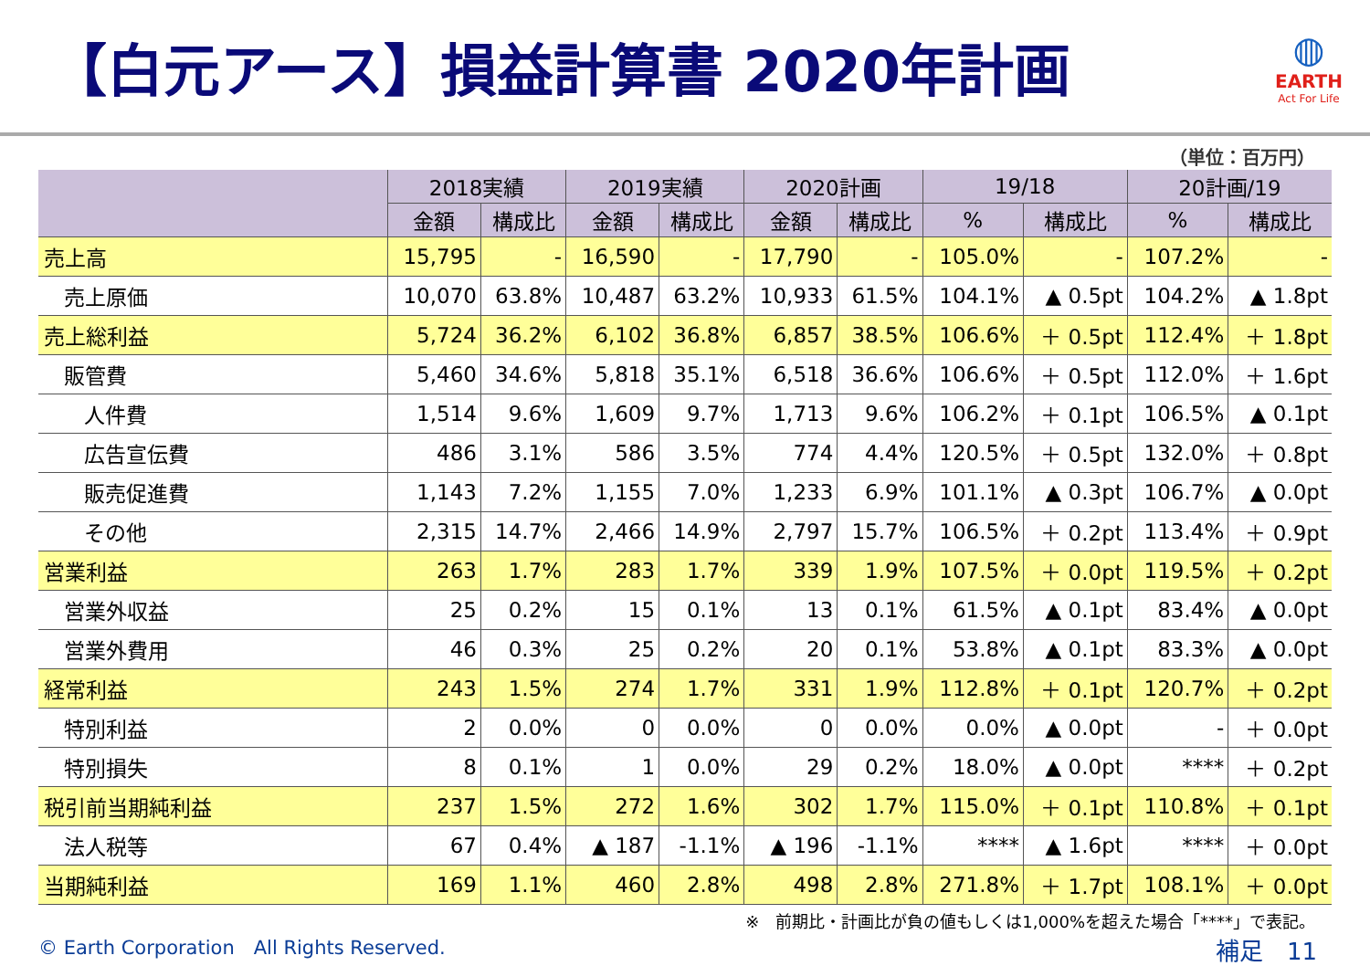【白元アース】損益計算書 2020年計画
◍
EARTH
Act For Life
（単位：百万円）
| | 2018実績 | | 2019実績 | | 2020計画 | | 19/18 | | 20計画/19 | |
| --- | --- | --- | --- | --- | --- | --- | --- | --- | --- | --- |
| | 金額 | 構成比 | 金額 | 構成比 | 金額 | 構成比 | % | 構成比 | % | 構成比 |
| 売上高 | 15,795 | - | 16,590 | - | 17,790 | - | 105.0% | - | 107.2% | - |
| 売上原価 | 10,070 | 63.8% | 10,487 | 63.2% | 10,933 | 61.5% | 104.1% | ▲ 0.5pt | 104.2% | ▲ 1.8pt |
| 売上総利益 | 5,724 | 36.2% | 6,102 | 36.8% | 6,857 | 38.5% | 106.6% | ＋ 0.5pt | 112.4% | ＋ 1.8pt |
| 販管費 | 5,460 | 34.6% | 5,818 | 35.1% | 6,518 | 36.6% | 106.6% | ＋ 0.5pt | 112.0% | ＋ 1.6pt |
| 人件費 | 1,514 | 9.6% | 1,609 | 9.7% | 1,713 | 9.6% | 106.2% | ＋ 0.1pt | 106.5% | ▲ 0.1pt |
| 広告宣伝費 | 486 | 3.1% | 586 | 3.5% | 774 | 4.4% | 120.5% | ＋ 0.5pt | 132.0% | ＋ 0.8pt |
| 販売促進費 | 1,143 | 7.2% | 1,155 | 7.0% | 1,233 | 6.9% | 101.1% | ▲ 0.3pt | 106.7% | ▲ 0.0pt |
| その他 | 2,315 | 14.7% | 2,466 | 14.9% | 2,797 | 15.7% | 106.5% | ＋ 0.2pt | 113.4% | ＋ 0.9pt |
| 営業利益 | 263 | 1.7% | 283 | 1.7% | 339 | 1.9% | 107.5% | ＋ 0.0pt | 119.5% | ＋ 0.2pt |
| 営業外収益 | 25 | 0.2% | 15 | 0.1% | 13 | 0.1% | 61.5% | ▲ 0.1pt | 83.4% | ▲ 0.0pt |
| 営業外費用 | 46 | 0.3% | 25 | 0.2% | 20 | 0.1% | 53.8% | ▲ 0.1pt | 83.3% | ▲ 0.0pt |
| 経常利益 | 243 | 1.5% | 274 | 1.7% | 331 | 1.9% | 112.8% | ＋ 0.1pt | 120.7% | ＋ 0.2pt |
| 特別利益 | 2 | 0.0% | 0 | 0.0% | 0 | 0.0% | 0.0% | ▲ 0.0pt | - | ＋ 0.0pt |
| 特別損失 | 8 | 0.1% | 1 | 0.0% | 29 | 0.2% | 18.0% | ▲ 0.0pt | **** | ＋ 0.2pt |
| 税引前当期純利益 | 237 | 1.5% | 272 | 1.6% | 302 | 1.7% | 115.0% | ＋ 0.1pt | 110.8% | ＋ 0.1pt |
| 法人税等 | 67 | 0.4% | ▲ 187 | -1.1% | ▲ 196 | -1.1% | **** | ▲ 1.6pt | **** | ＋ 0.0pt |
| 当期純利益 | 169 | 1.1% | 460 | 2.8% | 498 | 2.8% | 271.8% | ＋ 1.7pt | 108.1% | ＋ 0.0pt |
※　前期比・計画比が負の値もしくは1,000%を超えた場合「****」で表記。
© Earth Corporation　All Rights Reserved. 補足　11